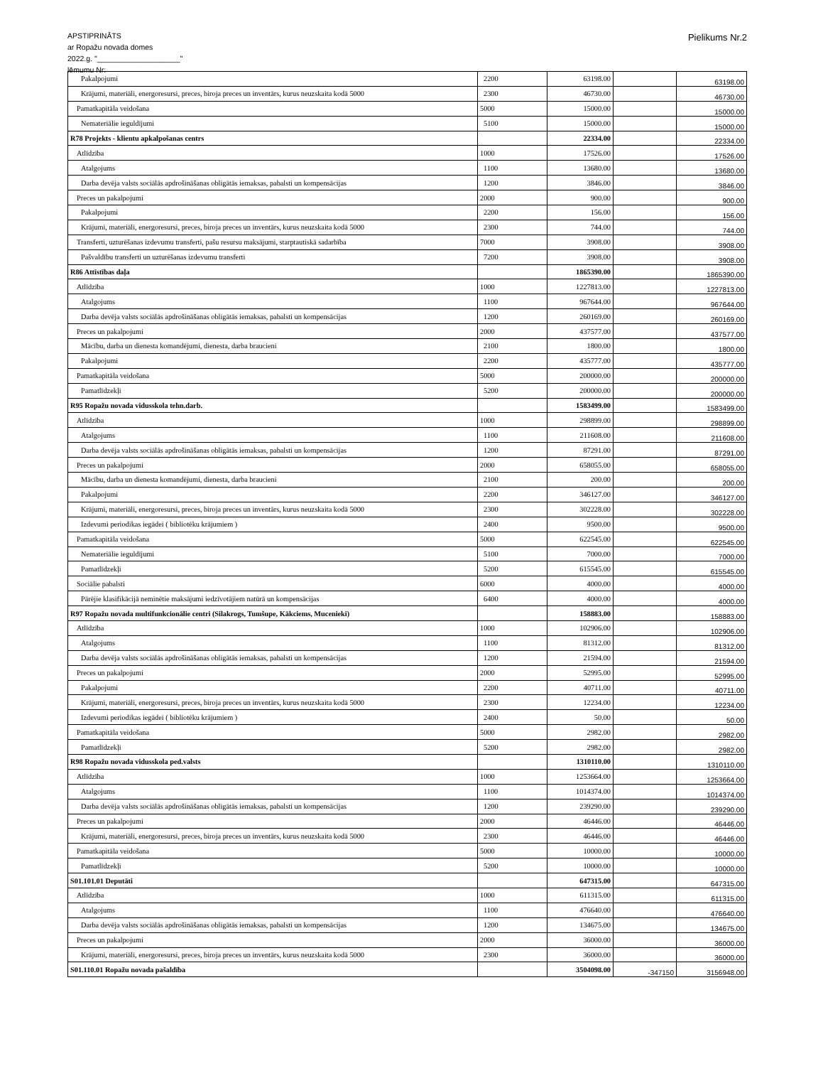APSTIPRINĀTS
ar Ropažu novada domes
2022.g. "____________________"
lēmumu Nr:
Pielikums Nr.2
| Pakalpojumi | 2200 | 63198.00 | | 63198.00 |
| Krājumi, materiāli, energoresursi, preces, biroja preces un inventārs, kurus neuzskaita kodā 5000 | 2300 | 46730.00 | | 46730.00 |
| Pamatkapitāla veidošana | 5000 | 15000.00 | | 15000.00 |
| Nemateriālie ieguldījumi | 5100 | 15000.00 | | 15000.00 |
| R78 Projekts - klientu apkalpošanas centrs | | 22334.00 | | 22334.00 |
| Atlīdzība | 1000 | 17526.00 | | 17526.00 |
| Atalgojums | 1100 | 13680.00 | | 13680.00 |
| Darba devēja valsts sociālās apdrošināšanas obligātās iemaksas, pabalsti un kompensācijas | 1200 | 3846.00 | | 3846.00 |
| Preces un pakalpojumi | 2000 | 900.00 | | 900.00 |
| Pakalpojumi | 2200 | 156.00 | | 156.00 |
| Krājumi, materiāli, energoresursi, preces, biroja preces un inventārs, kurus neuzskaita kodā 5000 | 2300 | 744.00 | | 744.00 |
| Transferti, uzturēšanas izdevumu transferti, pašu resursu maksājumi, starptautiskā sadarbība | 7000 | 3908.00 | | 3908.00 |
| Pašvaldību transferti un uzturēšanas izdevumu transferti | 7200 | 3908.00 | | 3908.00 |
| R86 Attīstības daļa | | 1865390.00 | | 1865390.00 |
| Atlīdzība | 1000 | 1227813.00 | | 1227813.00 |
| Atalgojums | 1100 | 967644.00 | | 967644.00 |
| Darba devēja valsts sociālās apdrošināšanas obligātās iemaksas, pabalsti un kompensācijas | 1200 | 260169.00 | | 260169.00 |
| Preces un pakalpojumi | 2000 | 437577.00 | | 437577.00 |
| Mācību, darba un dienesta komandējumi, dienesta, darba braucieni | 2100 | 1800.00 | | 1800.00 |
| Pakalpojumi | 2200 | 435777.00 | | 435777.00 |
| Pamatkapitāla veidošana | 5000 | 200000.00 | | 200000.00 |
| Pamatlīdzekļi | 5200 | 200000.00 | | 200000.00 |
| R95 Ropažu novada vidusskola tehn.darb. | | 1583499.00 | | 1583499.00 |
| Atlīdzība | 1000 | 298899.00 | | 298899.00 |
| Atalgojums | 1100 | 211608.00 | | 211608.00 |
| Darba devēja valsts sociālās apdrošināšanas obligātās iemaksas, pabalsti un kompensācijas | 1200 | 87291.00 | | 87291.00 |
| Preces un pakalpojumi | 2000 | 658055.00 | | 658055.00 |
| Mācību, darba un dienesta komandējumi, dienesta, darba braucieni | 2100 | 200.00 | | 200.00 |
| Pakalpojumi | 2200 | 346127.00 | | 346127.00 |
| Krājumi, materiāli, energoresursi, preces, biroja preces un inventārs, kurus neuzskaita kodā 5000 | 2300 | 302228.00 | | 302228.00 |
| Izdevumi periodikas iegādei ( bibliotēku krājumiem ) | 2400 | 9500.00 | | 9500.00 |
| Pamatkapitāla veidošana | 5000 | 622545.00 | | 622545.00 |
| Nemateriālie ieguldījumi | 5100 | 7000.00 | | 7000.00 |
| Pamatlīdzekļi | 5200 | 615545.00 | | 615545.00 |
| Sociālie pabalsti | 6000 | 4000.00 | | 4000.00 |
| Pārējie klasifikācijā neminētie maksājumi iedzīvotājiem natūrā un kompensācijas | 6400 | 4000.00 | | 4000.00 |
| R97 Ropažu novada multifunkcionālie centri (Silakrogs, Tumšupe, Kākciems, Mucenieki) | | 158883.00 | | 158883.00 |
| Atlīdzība | 1000 | 102906.00 | | 102906.00 |
| Atalgojums | 1100 | 81312.00 | | 81312.00 |
| Darba devēja valsts sociālās apdrošināšanas obligātās iemaksas, pabalsti un kompensācijas | 1200 | 21594.00 | | 21594.00 |
| Preces un pakalpojumi | 2000 | 52995.00 | | 52995.00 |
| Pakalpojumi | 2200 | 40711.00 | | 40711.00 |
| Krājumi, materiāli, energoresursi, preces, biroja preces un inventārs, kurus neuzskaita kodā 5000 | 2300 | 12234.00 | | 12234.00 |
| Izdevumi periodikas iegādei ( bibliotēku krājumiem ) | 2400 | 50.00 | | 50.00 |
| Pamatkapitāla veidošana | 5000 | 2982.00 | | 2982.00 |
| Pamatlīdzekļi | 5200 | 2982.00 | | 2982.00 |
| R98 Ropažu novada vidusskola ped.valsts | | 1310110.00 | | 1310110.00 |
| Atlīdzība | 1000 | 1253664.00 | | 1253664.00 |
| Atalgojums | 1100 | 1014374.00 | | 1014374.00 |
| Darba devēja valsts sociālās apdrošināšanas obligātās iemaksas, pabalsti un kompensācijas | 1200 | 239290.00 | | 239290.00 |
| Preces un pakalpojumi | 2000 | 46446.00 | | 46446.00 |
| Krājumi, materiāli, energoresursi, preces, biroja preces un inventārs, kurus neuzskaita kodā 5000 | 2300 | 46446.00 | | 46446.00 |
| Pamatkapitāla veidošana | 5000 | 10000.00 | | 10000.00 |
| Pamatlīdzekļi | 5200 | 10000.00 | | 10000.00 |
| S01.101.01 Deputāti | | 647315.00 | | 647315.00 |
| Atlīdzība | 1000 | 611315.00 | | 611315.00 |
| Atalgojums | 1100 | 476640.00 | | 476640.00 |
| Darba devēja valsts sociālās apdrošināšanas obligātās iemaksas, pabalsti un kompensācijas | 1200 | 134675.00 | | 134675.00 |
| Preces un pakalpojumi | 2000 | 36000.00 | | 36000.00 |
| Krājumi, materiāli, energoresursi, preces, biroja preces un inventārs, kurus neuzskaita kodā 5000 | 2300 | 36000.00 | | 36000.00 |
| S01.110.01 Ropažu novada pašaldība | | 3504098.00 | -347150 | 3156948.00 |